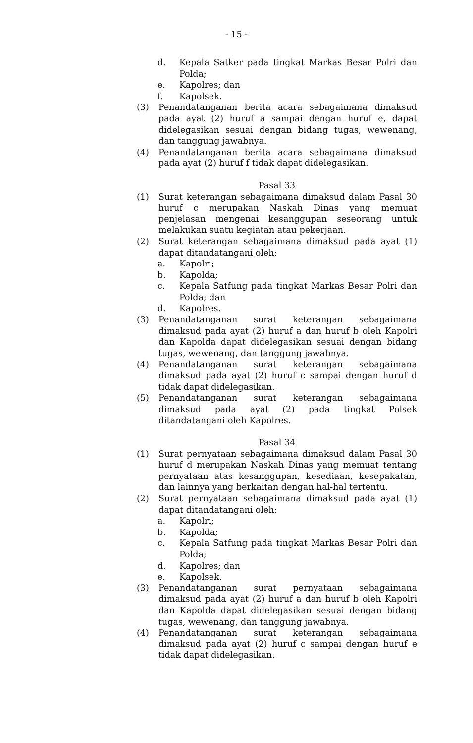- 15 -
d. Kepala Satker pada tingkat Markas Besar Polri dan Polda;
e. Kapolres; dan
f. Kapolsek.
(3) Penandatanganan berita acara sebagaimana dimaksud pada ayat (2) huruf a sampai dengan huruf e, dapat didelegasikan sesuai dengan bidang tugas, wewenang, dan tanggung jawabnya.
(4) Penandatanganan berita acara sebagaimana dimaksud pada ayat (2) huruf f tidak dapat didelegasikan.
Pasal 33
(1) Surat keterangan sebagaimana dimaksud dalam Pasal 30 huruf c merupakan Naskah Dinas yang memuat penjelasan mengenai kesanggupan seseorang untuk melakukan suatu kegiatan atau pekerjaan.
(2) Surat keterangan sebagaimana dimaksud pada ayat (1) dapat ditandatangani oleh:
a. Kapolri;
b. Kapolda;
c. Kepala Satfung pada tingkat Markas Besar Polri dan Polda; dan
d. Kapolres.
(3) Penandatanganan surat keterangan sebagaimana dimaksud pada ayat (2) huruf a dan huruf b oleh Kapolri dan Kapolda dapat didelegasikan sesuai dengan bidang tugas, wewenang, dan tanggung jawabnya.
(4) Penandatanganan surat keterangan sebagaimana dimaksud pada ayat (2) huruf c sampai dengan huruf d tidak dapat didelegasikan.
(5) Penandatanganan surat keterangan sebagaimana dimaksud pada ayat (2) pada tingkat Polsek ditandatangani oleh Kapolres.
Pasal 34
(1) Surat pernyataan sebagaimana dimaksud dalam Pasal 30 huruf d merupakan Naskah Dinas yang memuat tentang pernyataan atas kesanggupan, kesediaan, kesepakatan, dan lainnya yang berkaitan dengan hal-hal tertentu.
(2) Surat pernyataan sebagaimana dimaksud pada ayat (1) dapat ditandatangani oleh:
a. Kapolri;
b. Kapolda;
c. Kepala Satfung pada tingkat Markas Besar Polri dan Polda;
d. Kapolres; dan
e. Kapolsek.
(3) Penandatanganan surat pernyataan sebagaimana dimaksud pada ayat (2) huruf a dan huruf b oleh Kapolri dan Kapolda dapat didelegasikan sesuai dengan bidang tugas, wewenang, dan tanggung jawabnya.
(4) Penandatanganan surat keterangan sebagaimana dimaksud pada ayat (2) huruf c sampai dengan huruf e tidak dapat didelegasikan.